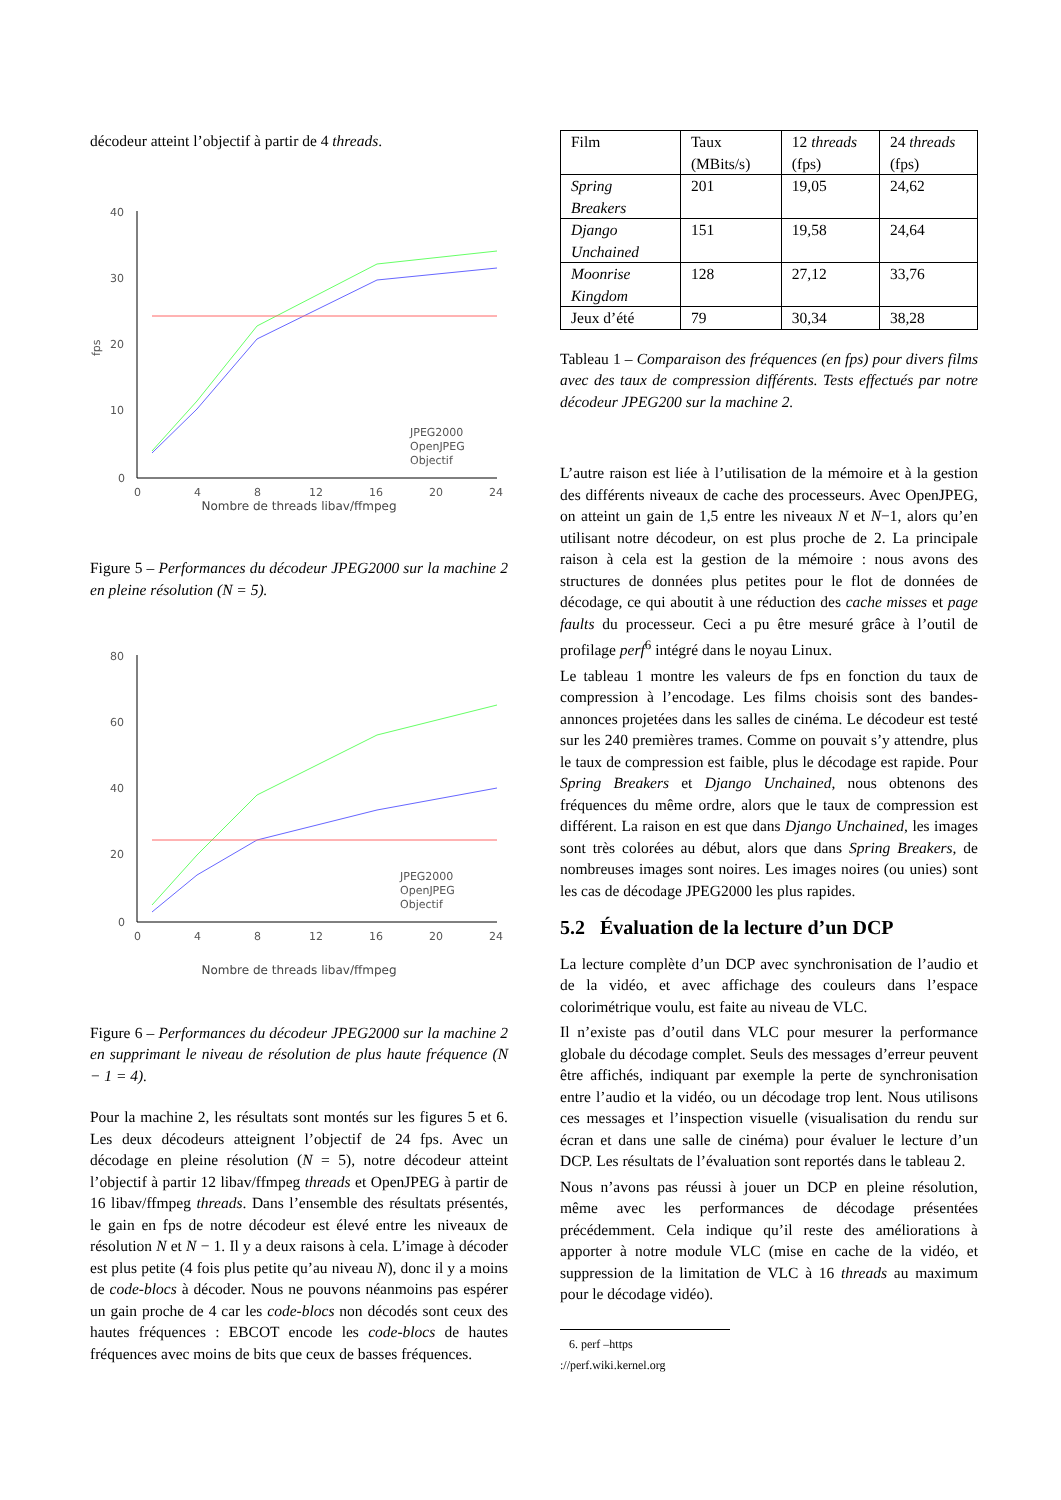décodeur atteint l’objectif à partir de 4 threads.
40
30
20
10
0
fps
0
4
8
12
16
20
24
JPEG2000
OpenJPEG
Objectif
Nombre de threads libav/ffmpeg
Figure 5 – Performances du décodeur JPEG2000 sur la machine 2 en pleine résolution (N = 5).
80
60
40
20
0
0
4
8
12
16
20
24
JPEG2000
OpenJPEG
Objectif
Nombre de threads libav/ffmpeg
Figure 6 – Performances du décodeur JPEG2000 sur la machine 2 en supprimant le niveau de résolution de plus haute fréquence (N − 1 = 4).
Pour la machine 2, les résultats sont montés sur les figures 5 et 6. Les deux décodeurs atteignent l’objectif de 24 fps. Avec un décodage en pleine résolution (N = 5), notre décodeur atteint l’objectif à partir 12 libav/ffmpeg threads et OpenJPEG à partir de 16 libav/ffmpeg threads. Dans l’ensemble des résultats présentés, le gain en fps de notre décodeur est élevé entre les niveaux de résolution N et N − 1. Il y a deux raisons à cela. L’image à décoder est plus petite (4 fois plus petite qu’au niveau N), donc il y a moins de code-blocs à décoder. Nous ne pouvons néanmoins pas espérer un gain proche de 4 car les code-blocs non décodés sont ceux des hautes fréquences : EBCOT encode les code-blocs de hautes fréquences avec moins de bits que ceux de basses fréquences.
| Film | Taux (MBits/s) | 12 threads (fps) | 24 threads (fps) |
| Spring Breakers | 201 | 19,05 | 24,62 |
| Django Unchained | 151 | 19,58 | 24,64 |
| Moonrise Kingdom | 128 | 27,12 | 33,76 |
| Jeux d’été | 79 | 30,34 | 38,28 |
Tableau 1 – Comparaison des fréquences (en fps) pour divers films avec des taux de compression différents. Tests effectués par notre décodeur JPEG200 sur la machine 2.
L’autre raison est liée à l’utilisation de la mémoire et à la gestion des différents niveaux de cache des processeurs. Avec OpenJPEG, on atteint un gain de 1,5 entre les niveaux N et N−1, alors qu’en utilisant notre décodeur, on est plus proche de 2. La principale raison à cela est la gestion de la mémoire : nous avons des structures de données plus petites pour le flot de données de décodage, ce qui aboutit à une réduction des cache misses et page faults du processeur. Ceci a pu être mesuré grâce à l’outil de profilage perf<sup>6</sup> intégré dans le noyau Linux.
Le tableau 1 montre les valeurs de fps en fonction du taux de compression à l’encodage. Les films choisis sont des bandes-annonces projetées dans les salles de cinéma. Le décodeur est testé sur les 240 premières trames. Comme on pouvait s’y attendre, plus le taux de compression est faible, plus le décodage est rapide. Pour Spring Breakers et Django Unchained, nous obtenons des fréquences du même ordre, alors que le taux de compression est différent. La raison en est que dans Django Unchained, les images sont très colorées au début, alors que dans Spring Breakers, de nombreuses images sont noires. Les images noires (ou unies) sont les cas de décodage JPEG2000 les plus rapides.
5.2 Évaluation de la lecture d’un DCP
La lecture complète d’un DCP avec synchronisation de l’audio et de la vidéo, et avec affichage des couleurs dans l’espace colorimétrique voulu, est faite au niveau de VLC.
Il n’existe pas d’outil dans VLC pour mesurer la performance globale du décodage complet. Seuls des messages d’erreur peuvent être affichés, indiquant par exemple la perte de synchronisation entre l’audio et la vidéo, ou un décodage trop lent. Nous utilisons ces messages et l’inspection visuelle (visualisation du rendu sur écran et dans une salle de cinéma) pour évaluer le lecture d’un DCP. Les résultats de l’évaluation sont reportés dans le tableau 2.
Nous n’avons pas réussi à jouer un DCP en pleine résolution, même avec les performances de décodage présentées précédemment. Cela indique qu’il reste des améliorations à apporter à notre module VLC (mise en cache de la vidéo, et suppression de la limitation de VLC à 16 threads au maximum pour le décodage vidéo).
6. perf –https ://perf.wiki.kernel.org